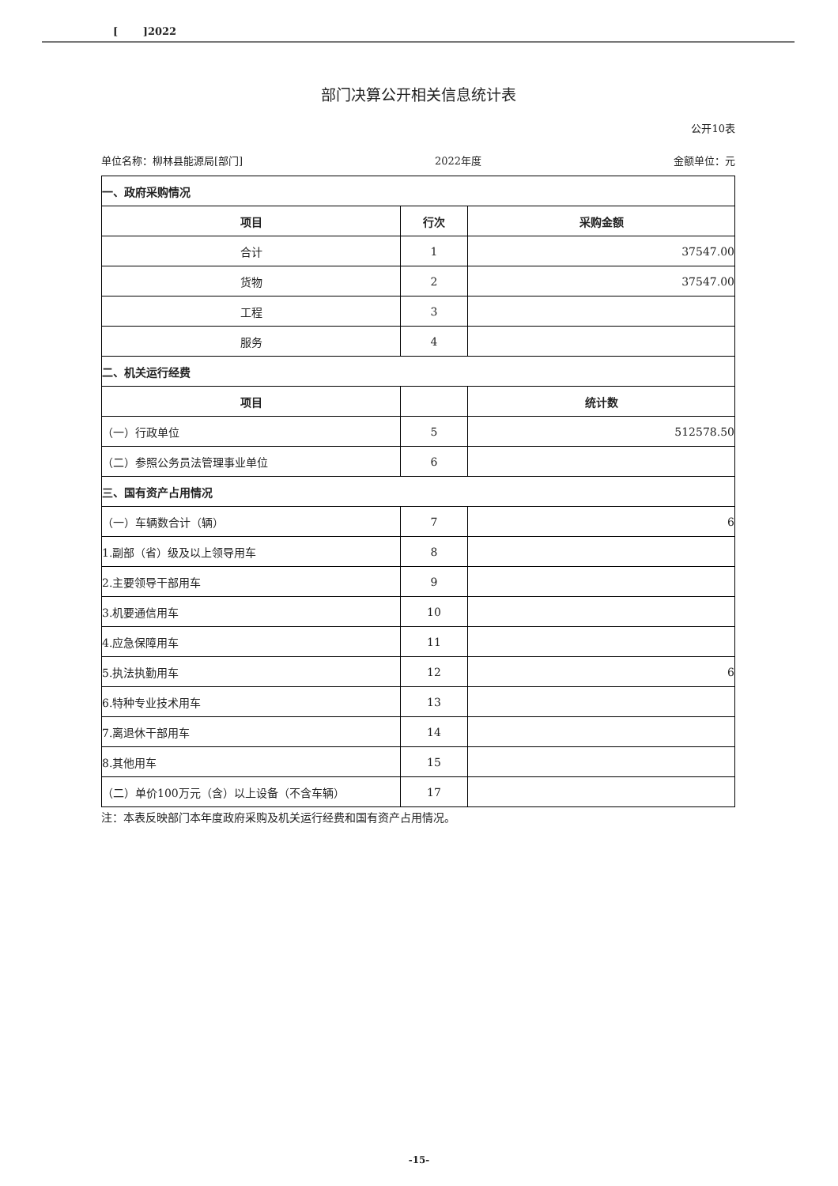[ ]2022
部门决算公开相关信息统计表
公开10表
单位名称：柳林县能源局[部门] 2022年度 金额单位：元
| 一、政府采购情况 | | |
| 项目 | 行次 | 采购金额 |
| 合计 | 1 | 37547.00 |
| 货物 | 2 | 37547.00 |
| 工程 | 3 | |
| 服务 | 4 | |
| 二、机关运行经费 | | |
| 项目 | | 统计数 |
| （一）行政单位 | 5 | 512578.50 |
| （二）参照公务员法管理事业单位 | 6 | |
| 三、国有资产占用情况 | | |
| （一）车辆数合计（辆） | 7 | 6 |
| 1.副部（省）级及以上领导用车 | 8 | |
| 2.主要领导干部用车 | 9 | |
| 3.机要通信用车 | 10 | |
| 4.应急保障用车 | 11 | |
| 5.执法执勤用车 | 12 | 6 |
| 6.特种专业技术用车 | 13 | |
| 7.离退休干部用车 | 14 | |
| 8.其他用车 | 15 | |
| （二）单价100万元（含）以上设备（不含车辆） | 17 | |
注：本表反映部门本年度政府采购及机关运行经费和国有资产占用情况。
-15-